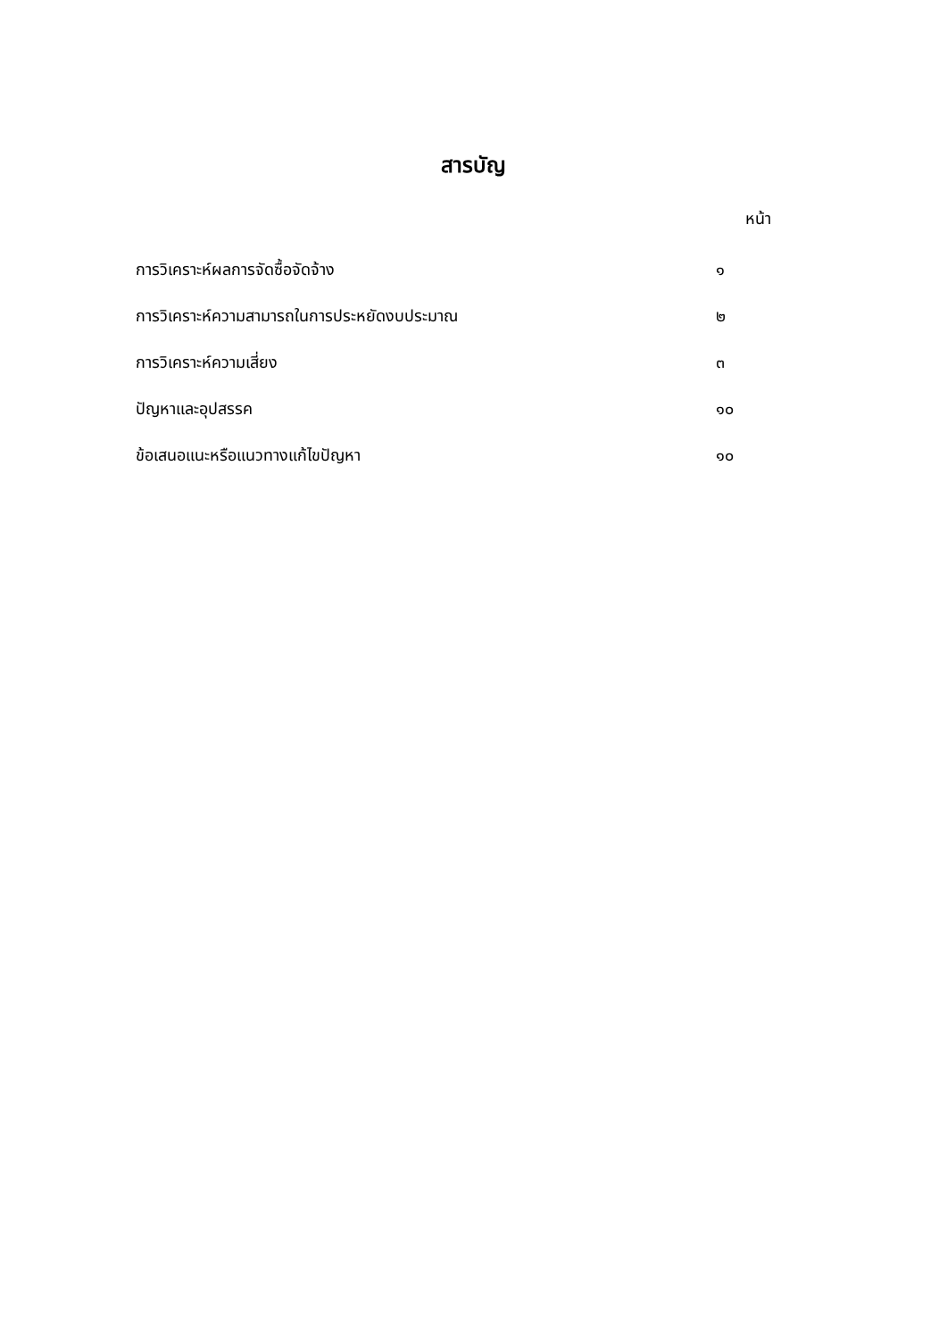สารบัญ
หน้า
การวิเคราะห์ผลการจัดซื้อจัดจ้าง ๑
การวิเคราะห์ความสามารถในการประหยัดงบประมาณ ๒
การวิเคราะห์ความเสี่ยง ๓
ปัญหาและอุปสรรค ๑๐
ข้อเสนอแนะหรือแนวทางแก้ไขปัญหา ๑๐